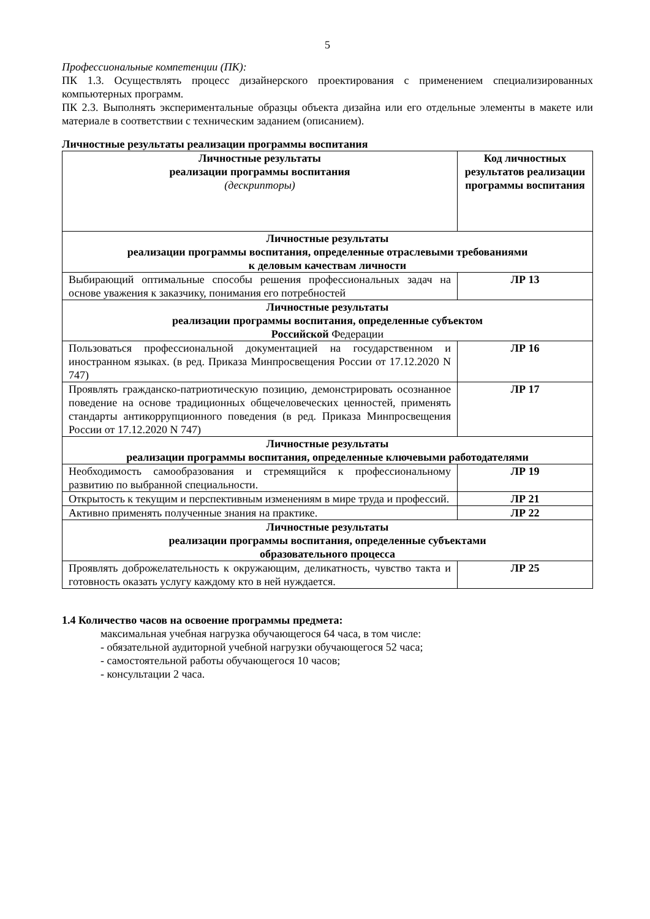5
Профессиональные компетенции (ПК):
ПК 1.3. Осуществлять процесс дизайнерского проектирования с применением специализированных компьютерных программ.
ПК 2.3. Выполнять экспериментальные образцы объекта дизайна или его отдельные элементы в макете или материале в соответствии с техническим заданием (описанием).
Личностные результаты реализации программы воспитания
| Личностные результаты реализации программы воспитания (дескрипторы) | Код личностных результатов реализации программы воспитания |
| --- | --- |
| Личностные результаты реализации программы воспитания, определенные отраслевыми требованиями к деловым качествам личности | |
| Выбирающий оптимальные способы решения профессиональных задач на основе уважения к заказчику, понимания его потребностей | ЛР 13 |
| Личностные результаты реализации программы воспитания, определенные субъектом Российской Федерации | |
| Пользоваться профессиональной документацией на государственном и иностранном языках. (в ред. Приказа Минпросвещения России от 17.12.2020 N 747) | ЛР 16 |
| Проявлять гражданско-патриотическую позицию, демонстрировать осознанное поведение на основе традиционных общечеловеческих ценностей, применять стандарты антикоррупционного поведения (в ред. Приказа Минпросвещения России от 17.12.2020 N 747) | ЛР 17 |
| Личностные результаты реализации программы воспитания, определенные ключевыми работодателями | |
| Необходимость самообразования и стремящийся к профессиональному развитию по выбранной специальности. | ЛР 19 |
| Открытость к текущим и перспективным изменениям в мире труда и профессий. | ЛР 21 |
| Активно применять полученные знания на практике. | ЛР 22 |
| Личностные результаты реализации программы воспитания, определенные субъектами образовательного процесса | |
| Проявлять доброжелательность к окружающим, деликатность, чувство такта и готовность оказать услугу каждому кто в ней нуждается. | ЛР 25 |
1.4 Количество часов на освоение программы предмета:
максимальная учебная нагрузка обучающегося 64 часа, в том числе:
- обязательной аудиторной учебной нагрузки обучающегося 52 часа;
- самостоятельной работы обучающегося 10 часов;
- консультации 2 часа.